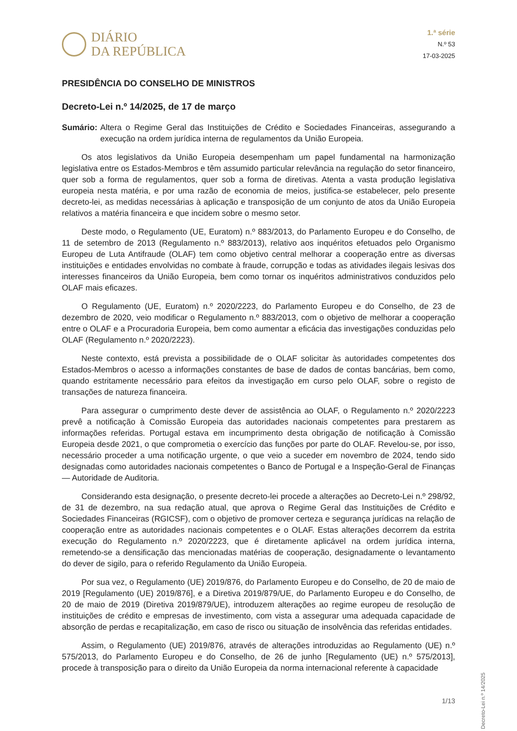DIÁRIO
DA REPÚBLICA
1.ª série
N.º 53
17-03-2025
PRESIDÊNCIA DO CONSELHO DE MINISTROS
Decreto-Lei n.º 14/2025, de 17 de março
Sumário: Altera o Regime Geral das Instituições de Crédito e Sociedades Financeiras, assegurando a execução na ordem jurídica interna de regulamentos da União Europeia.
Os atos legislativos da União Europeia desempenham um papel fundamental na harmonização legislativa entre os Estados-Membros e têm assumido particular relevância na regulação do setor financeiro, quer sob a forma de regulamentos, quer sob a forma de diretivas. Atenta a vasta produção legislativa europeia nesta matéria, e por uma razão de economia de meios, justifica-se estabelecer, pelo presente decreto-lei, as medidas necessárias à aplicação e transposição de um conjunto de atos da União Europeia relativos a matéria financeira e que incidem sobre o mesmo setor.
Deste modo, o Regulamento (UE, Euratom) n.º 883/2013, do Parlamento Europeu e do Conselho, de 11 de setembro de 2013 (Regulamento n.º 883/2013), relativo aos inquéritos efetuados pelo Organismo Europeu de Luta Antifraude (OLAF) tem como objetivo central melhorar a cooperação entre as diversas instituições e entidades envolvidas no combate à fraude, corrupção e todas as atividades ilegais lesivas dos interesses financeiros da União Europeia, bem como tornar os inquéritos administrativos conduzidos pelo OLAF mais eficazes.
O Regulamento (UE, Euratom) n.º 2020/2223, do Parlamento Europeu e do Conselho, de 23 de dezembro de 2020, veio modificar o Regulamento n.º 883/2013, com o objetivo de melhorar a cooperação entre o OLAF e a Procuradoria Europeia, bem como aumentar a eficácia das investigações conduzidas pelo OLAF (Regulamento n.º 2020/2223).
Neste contexto, está prevista a possibilidade de o OLAF solicitar às autoridades competentes dos Estados-Membros o acesso a informações constantes de base de dados de contas bancárias, bem como, quando estritamente necessário para efeitos da investigação em curso pelo OLAF, sobre o registo de transações de natureza financeira.
Para assegurar o cumprimento deste dever de assistência ao OLAF, o Regulamento n.º 2020/2223 prevê a notificação à Comissão Europeia das autoridades nacionais competentes para prestarem as informações referidas. Portugal estava em incumprimento desta obrigação de notificação à Comissão Europeia desde 2021, o que comprometia o exercício das funções por parte do OLAF. Revelou-se, por isso, necessário proceder a uma notificação urgente, o que veio a suceder em novembro de 2024, tendo sido designadas como autoridades nacionais competentes o Banco de Portugal e a Inspeção-Geral de Finanças — Autoridade de Auditoria.
Considerando esta designação, o presente decreto-lei procede a alterações ao Decreto-Lei n.º 298/92, de 31 de dezembro, na sua redação atual, que aprova o Regime Geral das Instituições de Crédito e Sociedades Financeiras (RGICSF), com o objetivo de promover certeza e segurança jurídicas na relação de cooperação entre as autoridades nacionais competentes e o OLAF. Estas alterações decorrem da estrita execução do Regulamento n.º 2020/2223, que é diretamente aplicável na ordem jurídica interna, remetendo-se a densificação das mencionadas matérias de cooperação, designadamente o levantamento do dever de sigilo, para o referido Regulamento da União Europeia.
Por sua vez, o Regulamento (UE) 2019/876, do Parlamento Europeu e do Conselho, de 20 de maio de 2019 [Regulamento (UE) 2019/876], e a Diretiva 2019/879/UE, do Parlamento Europeu e do Conselho, de 20 de maio de 2019 (Diretiva 2019/879/UE), introduzem alterações ao regime europeu de resolução de instituições de crédito e empresas de investimento, com vista a assegurar uma adequada capacidade de absorção de perdas e recapitalização, em caso de risco ou situação de insolvência das referidas entidades.
Assim, o Regulamento (UE) 2019/876, através de alterações introduzidas ao Regulamento (UE) n.º 575/2013, do Parlamento Europeu e do Conselho, de 26 de junho [Regulamento (UE) n.º 575/2013], procede à transposição para o direito da União Europeia da norma internacional referente à capacidade
Decreto-Lei n.º 14/2025
1/13